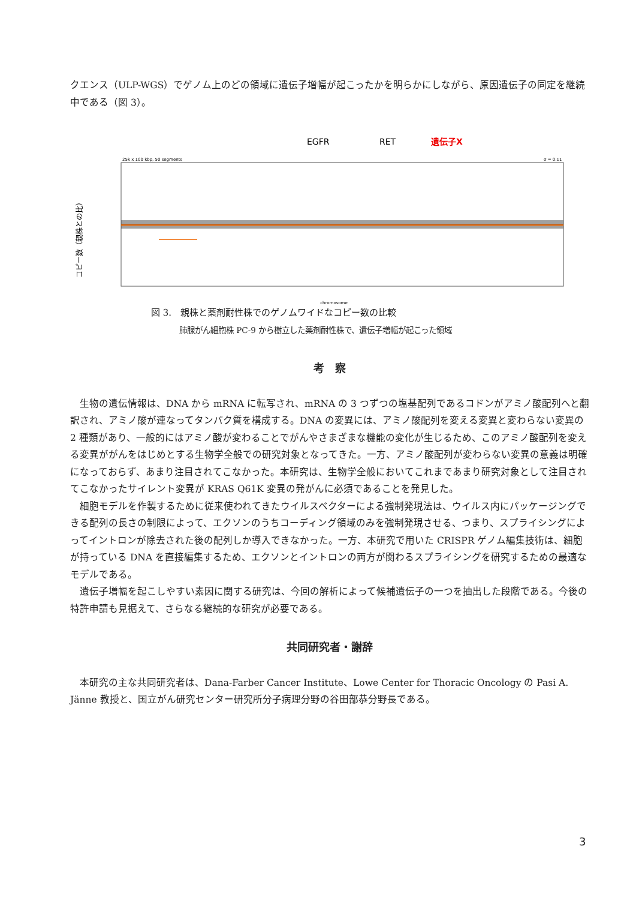クエンス（ULP-WGS）でゲノム上のどの領域に遺伝子増幅が起こったかを明らかにしながら、原因遺伝子の同定を継続中である（図 3）。
EGFR
RET
遺伝子X
25k x 100 kbp, 50 segments
σ = 0.11
コピー数（親株との比）
chromosome
図 3.　親株と薬剤耐性株でのゲノムワイドなコピー数の比較
肺腺がん細胞株 PC-9 から樹立した薬剤耐性株で、遺伝子増幅が起こった領域
考　察
生物の遺伝情報は、DNA から mRNA に転写され、mRNA の 3 つずつの塩基配列であるコドンがアミノ酸配列へと翻訳され、アミノ酸が連なってタンパク質を構成する。DNA の変異には、アミノ酸配列を変える変異と変わらない変異の 2 種類があり、一般的にはアミノ酸が変わることでがんやさまざまな機能の変化が生じるため、このアミノ酸配列を変える変異ががんをはじめとする生物学全般での研究対象となってきた。一方、アミノ酸配列が変わらない変異の意義は明確になっておらず、あまり注目されてこなかった。本研究は、生物学全般においてこれまであまり研究対象として注目されてこなかったサイレント変異が KRAS Q61K 変異の発がんに必須であることを発見した。
細胞モデルを作製するために従来使われてきたウイルスベクターによる強制発現法は、ウイルス内にパッケージングできる配列の長さの制限によって、エクソンのうちコーディング領域のみを強制発現させる、つまり、スプライシングによってイントロンが除去された後の配列しか導入できなかった。一方、本研究で用いた CRISPR ゲノム編集技術は、細胞が持っている DNA を直接編集するため、エクソンとイントロンの両方が関わるスプライシングを研究するための最適なモデルである。
遺伝子増幅を起こしやすい素因に関する研究は、今回の解析によって候補遺伝子の一つを抽出した段階である。今後の特許申請も見据えて、さらなる継続的な研究が必要である。
共同研究者・謝辞
本研究の主な共同研究者は、Dana-Farber Cancer Institute、Lowe Center for Thoracic Oncology の Pasi A. Jänne 教授と、国立がん研究センター研究所分子病理分野の谷田部恭分野長である。
3